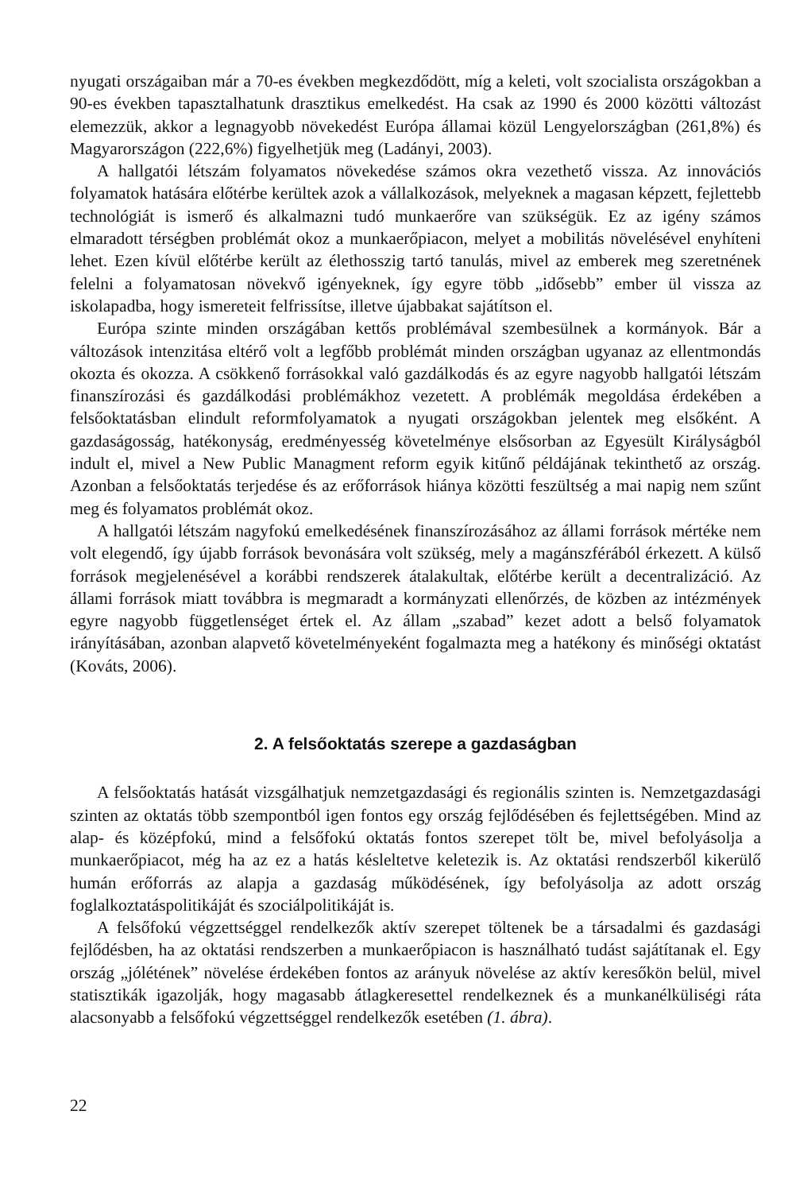nyugati országaiban már a 70-es években megkezdődött, míg a keleti, volt szocialista országokban a 90-es években tapasztalhatunk drasztikus emelkedést. Ha csak az 1990 és 2000 közötti változást elemezzük, akkor a legnagyobb növekedést Európa államai közül Lengyelországban (261,8%) és Magyarországon (222,6%) figyelhetjük meg (Ladányi, 2003).
A hallgatói létszám folyamatos növekedése számos okra vezethető vissza. Az innovációs folyamatok hatására előtérbe kerültek azok a vállalkozások, melyeknek a magasan képzett, fejlettebb technológiát is ismerő és alkalmazni tudó munkaerőre van szükségük. Ez az igény számos elmaradott térségben problémát okoz a munkaerőpiacon, melyet a mobilitás növelésével enyhíteni lehet. Ezen kívül előtérbe került az élethosszig tartó tanulás, mivel az emberek meg szeretnének felelni a folyamatosan növekvő igényeknek, így egyre több „idősebb” ember ül vissza az iskolapadba, hogy ismereteit felfrissítse, illetve újabbakat sajátítson el.
Európa szinte minden országában kettős problémával szembesülnek a kormányok. Bár a változások intenzitása eltérő volt a legfőbb problémát minden országban ugyanaz az ellentmondás okozta és okozza. A csökkenő forrásokkal való gazdálkodás és az egyre nagyobb hallgatói létszám finanszírozási és gazdálkodási problémákhoz vezetett. A problémák megoldása érdekében a felsőoktatásban elindult reformfolyamatok a nyugati országokban jelentek meg elsőként. A gazdaságosság, hatékonyság, eredményesség követelménye elsősorban az Egyesült Királyságból indult el, mivel a New Public Managment reform egyik kitűnő példájának tekinthető az ország. Azonban a felsőoktatás terjedése és az erőforrások hiánya közötti feszültség a mai napig nem szűnt meg és folyamatos problémát okoz.
A hallgatói létszám nagyfokú emelkedésének finanszírozásához az állami források mértéke nem volt elegendő, így újabb források bevonására volt szükség, mely a magánszférából érkezett. A külső források megjelenésével a korábbi rendszerek átalakultak, előtérbe került a decentralizáció. Az állami források miatt továbbra is megmaradt a kormányzati ellenőrzés, de közben az intézmények egyre nagyobb függetlenséget értek el. Az állam „szabad” kezet adott a belső folyamatok irányításában, azonban alapvető követelményeként fogalmazta meg a hatékony és minőségi oktatást (Kováts, 2006).
2. A felsőoktatás szerepe a gazdaságban
A felsőoktatás hatását vizsgálhatjuk nemzetgazdasági és regionális szinten is. Nemzetgazdasági szinten az oktatás több szempontból igen fontos egy ország fejlődésében és fejlettségében. Mind az alap- és középfokú, mind a felsőfokú oktatás fontos szerepet tölt be, mivel befolyásolja a munkaerőpiacot, még ha az ez a hatás késleltetve keletezik is. Az oktatási rendszerből kikerülő humán erőforrás az alapja a gazdaság működésének, így befolyásolja az adott ország foglalkoztatáspolitikáját és szociálpolitikáját is.
A felsőfokú végzettséggel rendelkezők aktív szerepet töltenek be a társadalmi és gazdasági fejlődésben, ha az oktatási rendszerben a munkaerőpiacon is használható tudást sajátítanak el. Egy ország „jólétének” növelése érdekében fontos az arányuk növelése az aktív keresőkön belül, mivel statisztikák igazolják, hogy magasabb átlagkeresettel rendelkeznek és a munkanélküliségi ráta alacsonyabb a felsőfokú végzettséggel rendelkezők esetében (1. ábra).
22